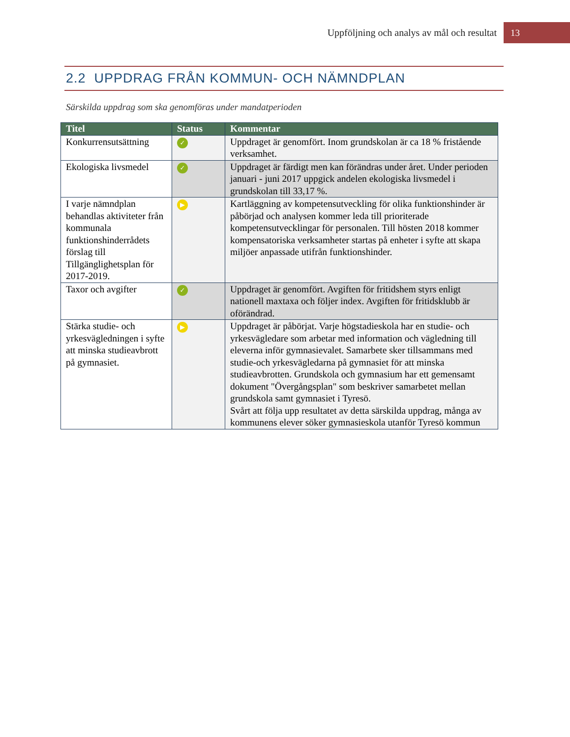Uppföljning och analys av mål och resultat 13
2.2 UPPDRAG FRÅN KOMMUN- OCH NÄMNDPLAN
Särskilda uppdrag som ska genomföras under mandatperioden
| Titel | Status | Kommentar |
| --- | --- | --- |
| Konkurrensutsättning | ✓ | Uppdraget är genomfört. Inom grundskolan är ca 18 % fristående verksamhet. |
| Ekologiska livsmedel | ✓ | Uppdraget är färdigt men kan förändras under året. Under perioden januari - juni 2017 uppgick andelen ekologiska livsmedel i grundskolan till 33,17 %. |
| I varje nämndplan behandlas aktiviteter från kommunala funktionshinderrådets förslag till Tillgänglighetsplan för 2017-2019. | ▶ | Kartläggning av kompetensutveckling för olika funktionshinder är påbörjad och analysen kommer leda till prioriterade kompetensutvecklingar för personalen. Till hösten 2018 kommer kompensatoriska verksamheter startas på enheter i syfte att skapa miljöer anpassade utifrån funktionshinder. |
| Taxor och avgifter | ✓ | Uppdraget är genomfört. Avgiften för fritidshem styrs enligt nationell maxtaxa och följer index. Avgiften för fritidsklubb är oförändrad. |
| Stärka studie- och yrkesvägledningen i syfte att minska studieavbrott på gymnasiet. | ▶ | Uppdraget är påbörjat. Varje högstadieskola har en studie- och yrkesvägledare som arbetar med information och vägledning till eleverna inför gymnasievalet. Samarbete sker tillsammans med studie-och yrkesvägledarna på gymnasiet för att minska studieavbrotten. Grundskola och gymnasium har ett gemensamt dokument "Övergångsplan" som beskriver samarbetet mellan grundskola samt gymnasiet i Tyresö. Svårt att följa upp resultatet av detta särskilda uppdrag, många av kommunens elever söker gymnasieskola utanför Tyresö kommun |